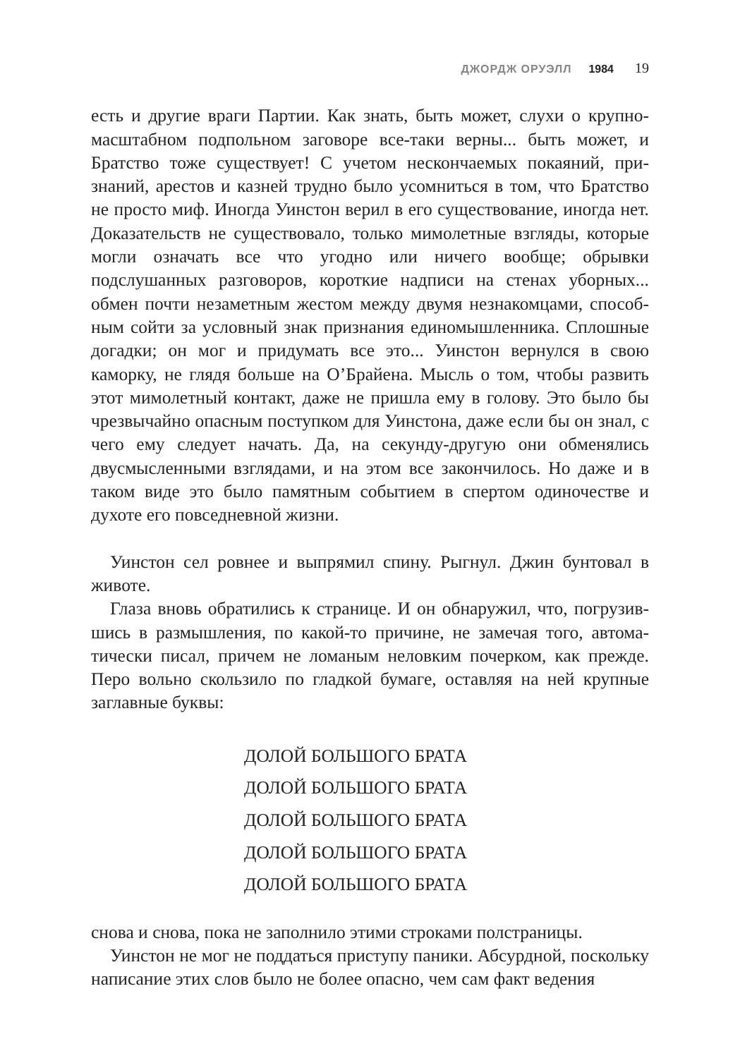ДЖОРДЖ ОРУЭЛЛ 1984 19
есть и другие враги Партии. Как знать, быть может, слухи о крупно­масштабном подпольном заговоре все-таки верны... быть может, и Братство тоже существует! С учетом нескончаемых покаяний, при­знаний, арестов и казней трудно было усомниться в том, что Братство не просто миф. Иногда Уинстон верил в его существование, иногда нет. Доказательств не существовало, только мимолетные взгляды, которые могли означать все что угодно или ничего вообще; обрывки подслушанных разговоров, короткие надписи на стенах уборных... обмен почти незаметным жестом между двумя незнакомцами, способ­ным сойти за условный знак признания единомышленника. Сплош­ные догадки; он мог и придумать все это... Уинстон вернулся в свою каморку, не глядя больше на О’Брайена. Мысль о том, чтобы развить этот мимолетный контакт, даже не пришла ему в голову. Это было бы чрезвычайно опасным поступком для Уинстона, даже если бы он знал, с чего ему следует начать. Да, на секунду-другую они обменялись двусмысленными взглядами, и на этом все закончилось. Но даже и в таком виде это было памятным событием в спертом одиночестве и духоте его повседневной жизни.
Уинстон сел ровнее и выпрямил спину. Рыгнул. Джин бунтовал в животе.
Глаза вновь обратились к странице. И он обнаружил, что, погрузив­шись в размышления, по какой-то причине, не замечая того, автома­тически писал, причем не ломаным неловким почерком, как прежде. Перо вольно скользило по гладкой бумаге, оставляя на ней крупные заглавные буквы:
ДОЛОЙ БОЛЬШОГО БРАТА
ДОЛОЙ БОЛЬШОГО БРАТА
ДОЛОЙ БОЛЬШОГО БРАТА
ДОЛОЙ БОЛЬШОГО БРАТА
ДОЛОЙ БОЛЬШОГО БРАТА
снова и снова, пока не заполнило этими строками полстраницы.
Уинстон не мог не поддаться приступу паники. Абсурдной, посколь­ку написание этих слов было не более опасно, чем сам факт ведения